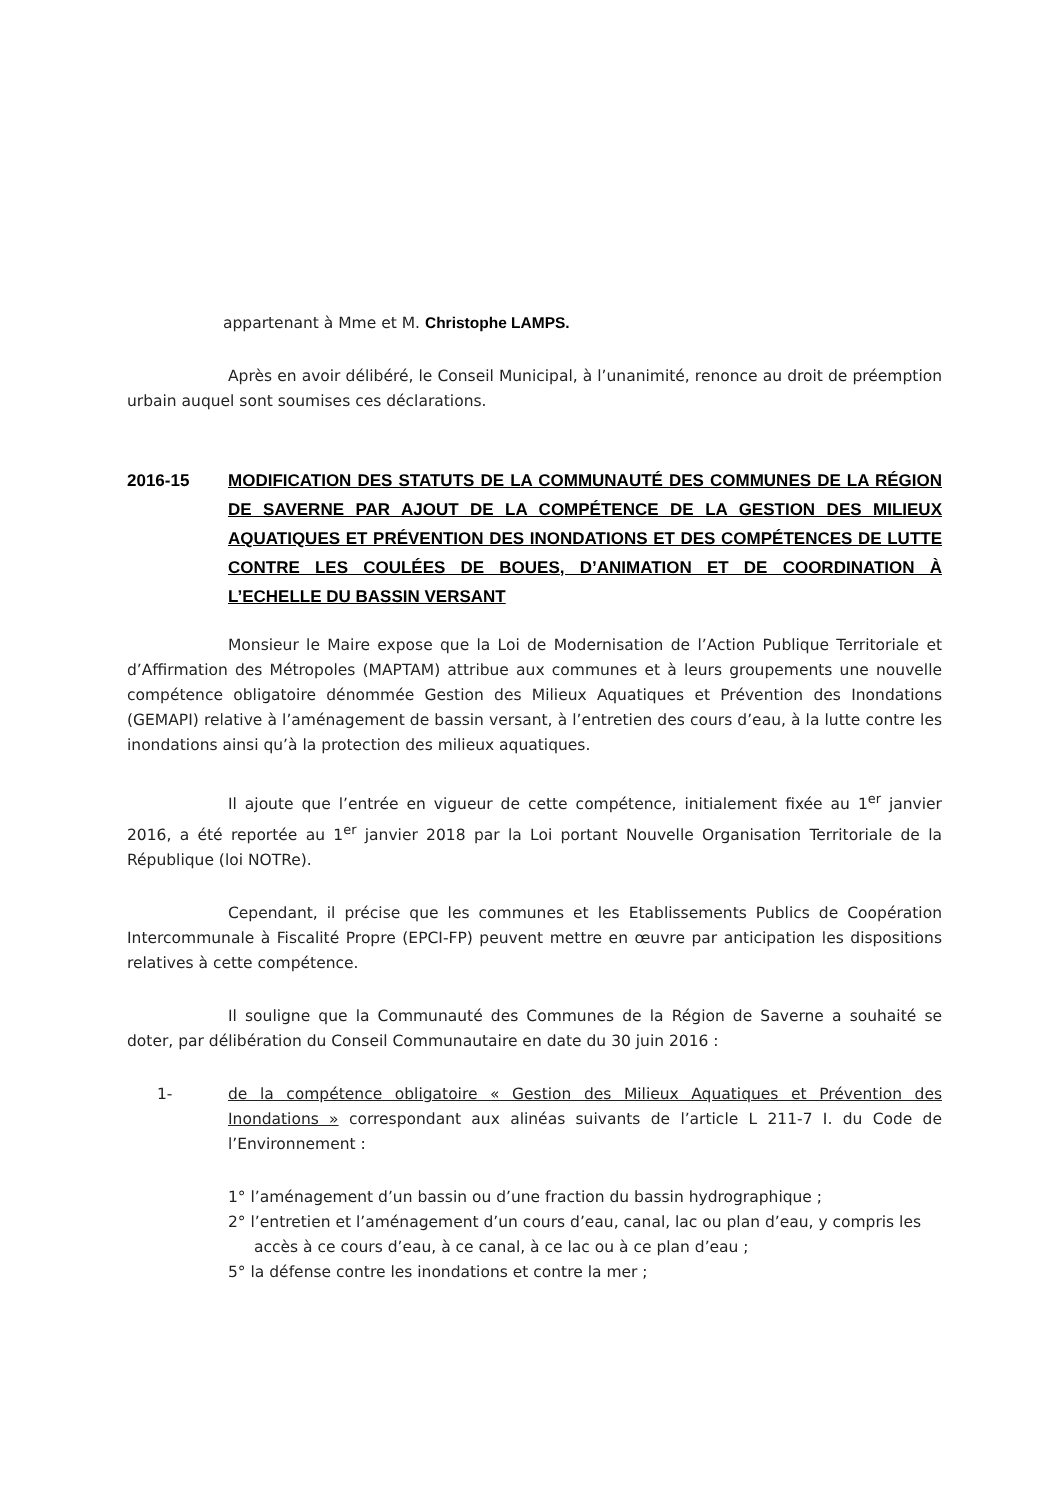appartenant à Mme et M. Christophe LAMPS.
Après en avoir délibéré, le Conseil Municipal, à l’unanimité, renonce au droit de préemption urbain auquel sont soumises ces déclarations.
2016-15 MODIFICATION DES STATUTS DE LA COMMUNAUTÉ DES COMMUNES DE LA RÉGION DE SAVERNE PAR AJOUT DE LA COMPÉTENCE DE LA GESTION DES MILIEUX AQUATIQUES ET PRÉVENTION DES INONDATIONS ET DES COMPÉTENCES DE LUTTE CONTRE LES COULÉES DE BOUES, D’ANIMATION ET DE COORDINATION À L’ECHELLE DU BASSIN VERSANT
Monsieur le Maire expose que la Loi de Modernisation de l’Action Publique Territoriale et d’Affirmation des Métropoles (MAPTAM) attribue aux communes et à leurs groupements une nouvelle compétence obligatoire dénommée Gestion des Milieux Aquatiques et Prévention des Inondations (GEMAPI) relative à l’aménagement de bassin versant, à l’entretien des cours d’eau, à la lutte contre les inondations ainsi qu’à la protection des milieux aquatiques.
Il ajoute que l’entrée en vigueur de cette compétence, initialement fixée au 1<sup>er</sup> janvier 2016, a été reportée au 1<sup>er</sup> janvier 2018 par la Loi portant Nouvelle Organisation Territoriale de la République (loi NOTRe).
Cependant, il précise que les communes et les Etablissements Publics de Coopération Intercommunale à Fiscalité Propre (EPCI-FP) peuvent mettre en œuvre par anticipation les dispositions relatives à cette compétence.
Il souligne que la Communauté des Communes de la Région de Saverne a souhaité se doter, par délibération du Conseil Communautaire en date du 30 juin 2016 :
1- de la compétence obligatoire « Gestion des Milieux Aquatiques et Prévention des Inondations » correspondant aux alinéas suivants de l’article L 211-7 I. du Code de l’Environnement :
1° l’aménagement d’un bassin ou d’une fraction du bassin hydrographique ;
2° l’entretien et l’aménagement d’un cours d’eau, canal, lac ou plan d’eau, y compris les accès à ce cours d’eau, à ce canal, à ce lac ou à ce plan d’eau ;
5° la défense contre les inondations et contre la mer ;